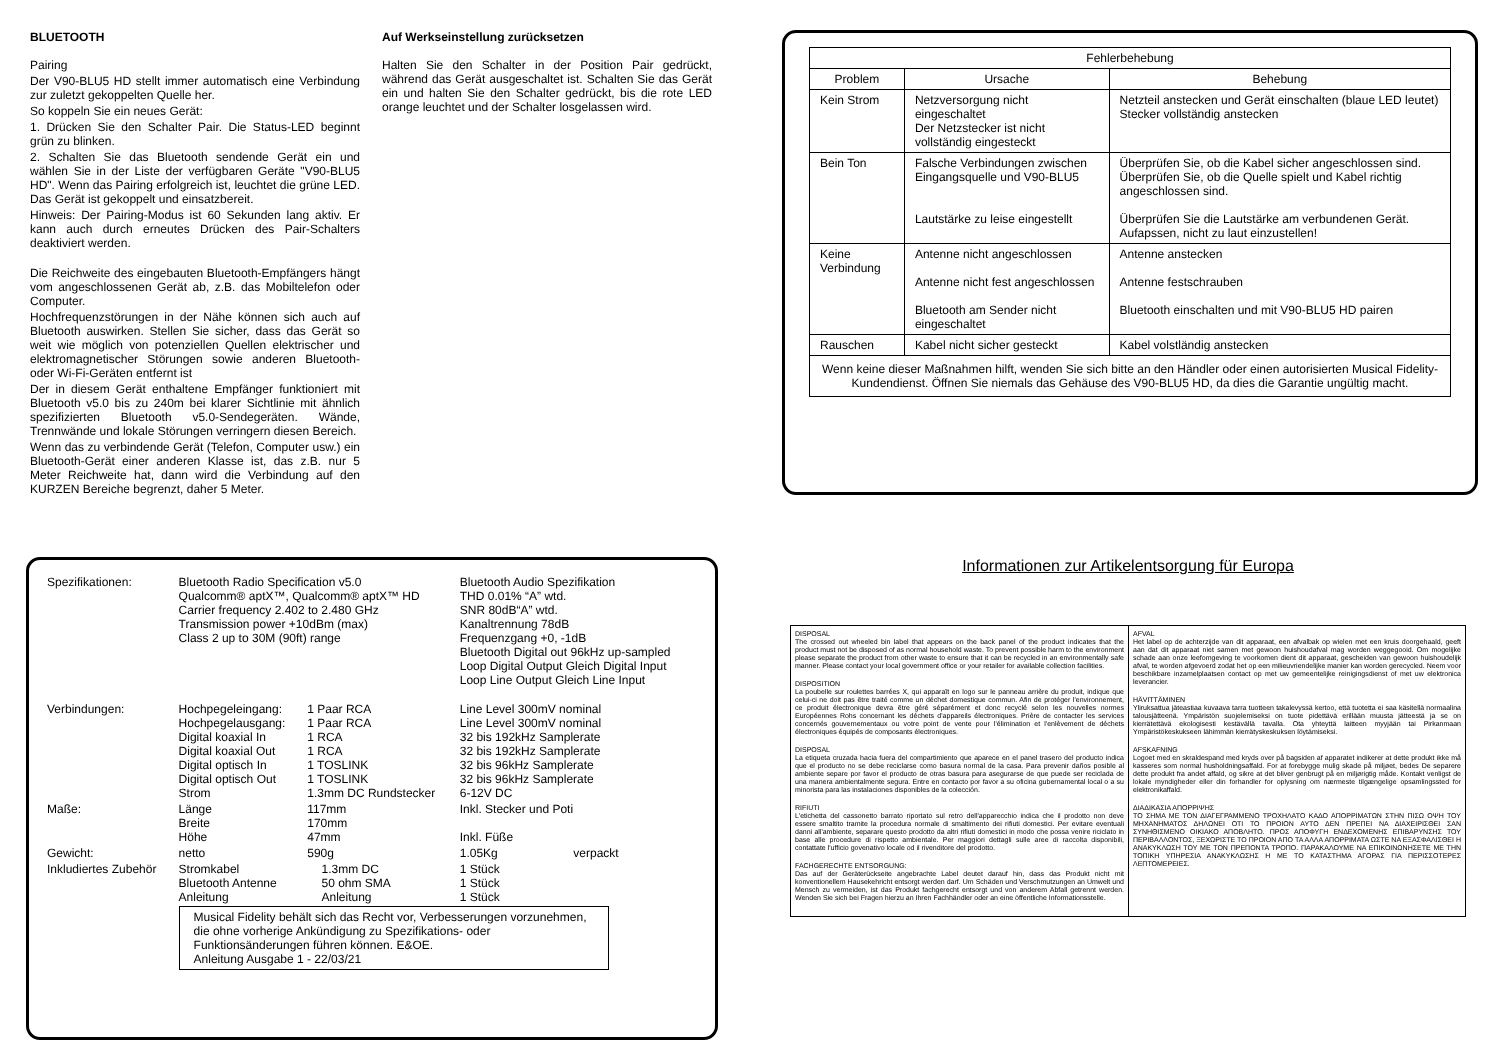BLUETOOTH
Pairing
Der V90-BLU5 HD stellt immer automatisch eine Verbindung zur zuletzt gekoppelten Quelle her.
So koppeln Sie ein neues Gerät:
1. Drücken Sie den Schalter Pair. Die Status-LED beginnt grün zu blinken.
2. Schalten Sie das Bluetooth sendende Gerät ein und wählen Sie in der Liste der verfügbaren Geräte "V90-BLU5 HD". Wenn das Pairing erfolgreich ist, leuchtet die grüne LED. Das Gerät ist gekoppelt und einsatzbereit.
Hinweis: Der Pairing-Modus ist 60 Sekunden lang aktiv. Er kann auch durch erneutes Drücken des Pair-Schalters deaktiviert werden.
Die Reichweite des eingebauten Bluetooth-Empfängers hängt vom angeschlossenen Gerät ab, z.B. das Mobiltelefon oder Computer.
Hochfrequenzstörungen in der Nähe können sich auch auf Bluetooth auswirken. Stellen Sie sicher, dass das Gerät so weit wie möglich von potenziellen Quellen elektrischer und elektromagnetischer Störungen sowie anderen Bluetooth- oder Wi-Fi-Geräten entfernt ist
Der in diesem Gerät enthaltene Empfänger funktioniert mit Bluetooth v5.0 bis zu 240m bei klarer Sichtlinie mit ähnlich spezifizierten Bluetooth v5.0-Sendegeräten. Wände, Trennwände und lokale Störungen verringern diesen Bereich.
Wenn das zu verbindende Gerät (Telefon, Computer usw.) ein Bluetooth-Gerät einer anderen Klasse ist, das z.B. nur 5 Meter Reichweite hat, dann wird die Verbindung auf den KURZEN Bereiche begrenzt, daher 5 Meter.
Auf Werkseinstellung zurücksetzen
Halten Sie den Schalter in der Position Pair gedrückt, während das Gerät ausgeschaltet ist. Schalten Sie das Gerät ein und halten Sie den Schalter gedrückt, bis die rote LED orange leuchtet und der Schalter losgelassen wird.
| Fehlerbehebung | | |
| --- | --- | --- |
| Problem | Ursache | Behebung |
| Kein Strom | Netzversorgung nicht eingeschaltet Der Netzstecker ist nicht vollständig eingesteckt | Netzteil anstecken und Gerät einschalten (blaue LED leutet) Stecker vollständig anstecken |
| Bein Ton | Falsche Verbindungen zwischen Eingangsquelle und V90-BLU5 Lautstärke zu leise eingestellt | Überprüfen Sie, ob die Kabel sicher angeschlossen sind. Überprüfen Sie, ob die Quelle spielt und Kabel richtig angeschlossen sind. Überprüfen Sie die Lautstärke am verbundenen Gerät. Aufapssen, nicht zu laut einzustellen! |
| Keine Verbindung | Antenne nicht angeschlossen Antenne nicht fest angeschlossen Bluetooth am Sender nicht eingeschaltet | Antenne anstecken Antenne festschrauben Bluetooth einschalten und mit V90-BLU5 HD pairen |
| Rauschen | Kabel nicht sicher gesteckt | Kabel volstländig anstecken |
| Wenn keine dieser Maßnahmen hilft, wenden Sie sich bitte an den Händler oder einen autorisierten Musical Fidelity-Kundendienst. Öffnen Sie niemals das Gehäuse des V90-BLU5 HD, da dies die Garantie ungültig macht. | | |
| Spezifikationen: | Bluetooth Radio Specification v5.0 Qualcomm® aptX™, Qualcomm® aptX™ HD Carrier frequency 2.402 to 2.480 GHz Transmission power +10dBm (max) Class 2 up to 30M (90ft) range | | | Bluetooth Audio Spezifikation THD 0.01% “A” wtd. SNR 80dB“A” wtd. Kanaltrennung 78dB Frequenzgang +0, -1dB Bluetooth Digital out 96kHz up-sampled Loop Digital Output Gleich Digital Input Loop Line Output Gleich Line Input | |
| Verbindungen: | Hochpegeleingang: Hochpegelausgang: Digital koaxial In Digital koaxial Out Digital optisch In Digital optisch Out Strom | 1 Paar RCA 1 Paar RCA 1 RCA 1 RCA 1 TOSLINK 1 TOSLINK 1.3mm DC Rundstecker | | Line Level 300mV nominal Line Level 300mV nominal 32 bis 192kHz Samplerate 32 bis 192kHz Samplerate 32 bis 96kHz Samplerate 32 bis 96kHz Samplerate 6-12V DC | |
| Maße: | Länge Breite Höhe | 117mm 170mm 47mm | | Inkl. Stecker und Poti Inkl. Füße | |
| Gewicht: | netto | 590g | | 1.05Kg | verpackt |
| Inkludiertes Zubehör | Stromkabel Bluetooth Antenne Anleitung | | 1.3mm DC 50 ohm SMA Anleitung | 1 Stück 1 Stück 1 Stück | |
| | Musical Fidelity behält sich das Recht vor, Verbesserungen vorzunehmen, die ohne vorherige Ankündigung zu Spezifikations- oder Funktionsänderungen führen können. E&OE. Anleitung Ausgabe 1 - 22/03/21 | | | | |
Informationen zur Artikelentsorgung für Europa
DISPOSAL
The crossed out wheeled bin label that appears on the back panel of the product indicates that the product must not be disposed of as normal household waste. To prevent possible harm to the environment please separate the product from other waste to ensure that it can be recycled in an environmentally safe manner. Please contact your local government office or your retailer for available collection facilities.
DISPOSITION
La poubelle sur roulettes barrées X, qui apparaît en logo sur le panneau arrière du produit, indique que celui-ci ne doit pas être traité comme un déchet domestique commun. Afin de protéger l'environnement, ce produit électronique devra être géré séparément et donc recyclé selon les nouvelles normes Européennes Rohs concernant les déchets d'appareils électroniques. Prière de contacter les services concernés gouvernementaux ou votre point de vente pour l'élimination et l'enlèvement de déchets électroniques équipés de composants électroniques.
DISPOSAL
La etiqueta cruzada hacia fuera del compartimiento que aparece en el panel trasero del producto indica que el producto no se debe reciclarse como basura normal de la casa. Para prevenir daños posible al ambiente separe por favor el producto de otras basura para asegurarse de que puede ser reciclada de una manera ambientalmente segura. Entre en contacto por favor a su oficina gubernamental local o a su minorista para las instalaciones disponibles de la colección.
RIFIUTI
L'etichetta del cassonetto barrato riportato sul retro dell'apparecchio indica che il prodotto non deve essere smaltito tramite la procedura normale di smaltimento dei rifiuti domestici. Per evitare eventuali danni all'ambiente, separare questo prodotto da altri rifiuti domestici in modo che possa venire riciclato in base alle procedure di rispetto ambientale. Per maggiori dettagli sulle aree di raccolta disponibili, contattate l'ufficio govenativo locale od il rivenditore del prodotto.
FACHGERECHTE ENTSORGUNG:
Das auf der Geräterückseite angebrachte Label deutet darauf hin, dass das Produkt nicht mit konventionellem Hausekehricht entsorgt werden darf. Um Schäden und Verschmutzungen an Umwelt und Mensch zu vermeiden, ist das Produkt fachgerecht entsorgt und von anderem Abfall getrennt werden. Wenden Sie sich bei Fragen hierzu an Ihren Fachhändler oder an eine öffentliche Informationsstelle.
AFVAL
Het label op de achterzijde van dit apparaat, een afvalbak op wielen met een kruis doorgehaald, geeft aan dat dit apparaat niet samen met gewoon huishoudafval mag worden weggegooid. Om mogelijke schade aan onze leefomgeving te voorkomen dient dit apparaat, gescheiden van gewoon huishoudelijk afval, te worden afgevoerd zodat het op een milieuvriendelijke manier kan worden gerecycled. Neem voor beschikbare inzamelplaatsen contact op met uw gemeentelijke reinigingsdienst of met uw elektronica leverancier.
HÄVITTÄMINEN
Yliruksattua jäteastiaa kuvaava tarra tuotteen takalevyssä kertoo, että tuotetta ei saa käsitellä normaalina talousjätteenä. Ympäristön suojelemiseksi on tuote pidettävä erillään muusta jätteestä ja se on kierrätettävä ekologisesti kestävällä tavalla. Ota yhteyttä laitteen myyjään tai Pirkanmaan Ympäristökeskukseen lähimmän kierrätyskeskuksen löytämiseksi.
AFSKAFNING
Logoet med en skraldespand med kryds over på bagsiden af apparatet indikerer at dette produkt ikke må kasseres som normal husholdningsaffald. For at forebygge mulig skade på miljøet, bedes De separere dette produkt fra andet affald, og sikre at det bliver genbrugt på en miljørigtig måde. Kontakt venligst de lokale myndigheder eller din forhandler for oplysning om nærmeste tilgængelige opsamlingssted for elektronikaffald.
ΔΙΑΔΙΚΑΣΙΑ ΑΠΟΡΡΙΨΗΣ
ΤΟ ΣΗΜΑ ΜΕ ΤΟΝ ΔΙΑΓΕΓΡΑΜΜΕΝΟ ΤΡΟΧΗΛΑΤΟ ΚΑΔΟ ΑΠΟΡΡΙΜΑΤΩΝ ΣΤΗΝ ΠΙΣΩ ΟΨΗ ΤΟΥ ΜΗΧΑΝΗΜΑΤΟΣ ΔΗΛΩΝΕΙ ΟΤΙ ΤΟ ΠΡΟΙΟΝ ΑΥΤΟ ΔΕΝ ΠΡΕΠΕΙ ΝΑ ΔΙΑΧΕΙΡΙΣΘΕΙ ΣΑΝ ΣΥΝΗΘΙΣΜΕΝΟ ΟΙΚΙΑΚΟ ΑΠΟΒΛΗΤΟ. ΠΡΟΣ ΑΠΟΦΥΓΗ ΕΝΔΕΧΟΜΕΝΗΣ ΕΠΙΒΑΡΥΝΣΗΣ ΤΟΥ ΠΕΡΙΒΑΛΛΟΝΤΟΣ, ΞΕΧΩΡΙΣΤΕ ΤΟ ΠΡΟΙΟΝ ΑΠΟ ΤΑ ΑΛΛΑ ΑΠΟΡΡΙΜΑΤΑ ΩΣΤΕ ΝΑ ΕΞΑΣΦΑΛΙΣΘΕΙ Η ΑΝΑΚΥΚΛΩΣΗ ΤΟΥ ΜΕ ΤΟΝ ΠΡΕΠΟΝΤΑ ΤΡΟΠΟ. ΠΑΡΑΚΑΛΟΥΜΕ ΝΑ ΕΠΙΚΟΙΝΩΝΗΣΕΤΕ ΜΕ ΤΗΝ ΤΟΠΙΚΗ ΥΠΗΡΕΣΙΑ ΑΝΑΚΥΚΛΩΣΗΣ Η ΜΕ ΤΟ ΚΑΤΑΣΤΗΜΑ ΑΓΟΡΑΣ ΓΙΑ ΠΕΡΙΣΣΟΤΕΡΕΣ ΛΕΠΤΟΜΕΡΕΙΕΣ.